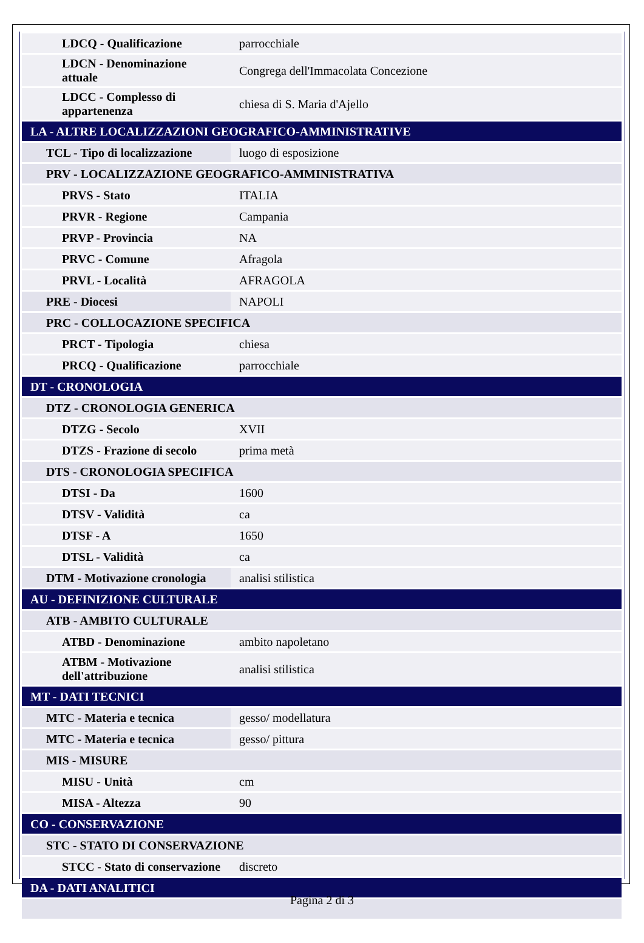| LDCQ - Qualificazione | parrocchiale |
| LDCN - Denominazione attuale | Congrega dell'Immacolata Concezione |
| LDCC - Complesso di appartenenza | chiesa di S. Maria d'Ajello |
| LA - ALTRE LOCALIZZAZIONI GEOGRAFICO-AMMINISTRATIVE | |
| TCL - Tipo di localizzazione | luogo di esposizione |
| PRV - LOCALIZZAZIONE GEOGRAFICO-AMMINISTRATIVA | |
| PRVS - Stato | ITALIA |
| PRVR - Regione | Campania |
| PRVP - Provincia | NA |
| PRVC - Comune | Afragola |
| PRVL - Località | AFRAGOLA |
| PRE - Diocesi | NAPOLI |
| PRC - COLLOCAZIONE SPECIFICA | |
| PRCT - Tipologia | chiesa |
| PRCQ - Qualificazione | parrocchiale |
| DT - CRONOLOGIA | |
| DTZ - CRONOLOGIA GENERICA | |
| DTZG - Secolo | XVII |
| DTZS - Frazione di secolo | prima metà |
| DTS - CRONOLOGIA SPECIFICA | |
| DTSI - Da | 1600 |
| DTSV - Validità | ca |
| DTSF - A | 1650 |
| DTSL - Validità | ca |
| DTM - Motivazione cronologia | analisi stilistica |
| AU - DEFINIZIONE CULTURALE | |
| ATB - AMBITO CULTURALE | |
| ATBD - Denominazione | ambito napoletano |
| ATBM - Motivazione dell'attribuzione | analisi stilistica |
| MT - DATI TECNICI | |
| MTC - Materia e tecnica | gesso/ modellatura |
| MTC - Materia e tecnica | gesso/ pittura |
| MIS - MISURE | |
| MISU - Unità | cm |
| MISA - Altezza | 90 |
| CO - CONSERVAZIONE | |
| STC - STATO DI CONSERVAZIONE | |
| STCC - Stato di conservazione | discreto |
| DA - DATI ANALITICI | |
Pagina 2 di 3